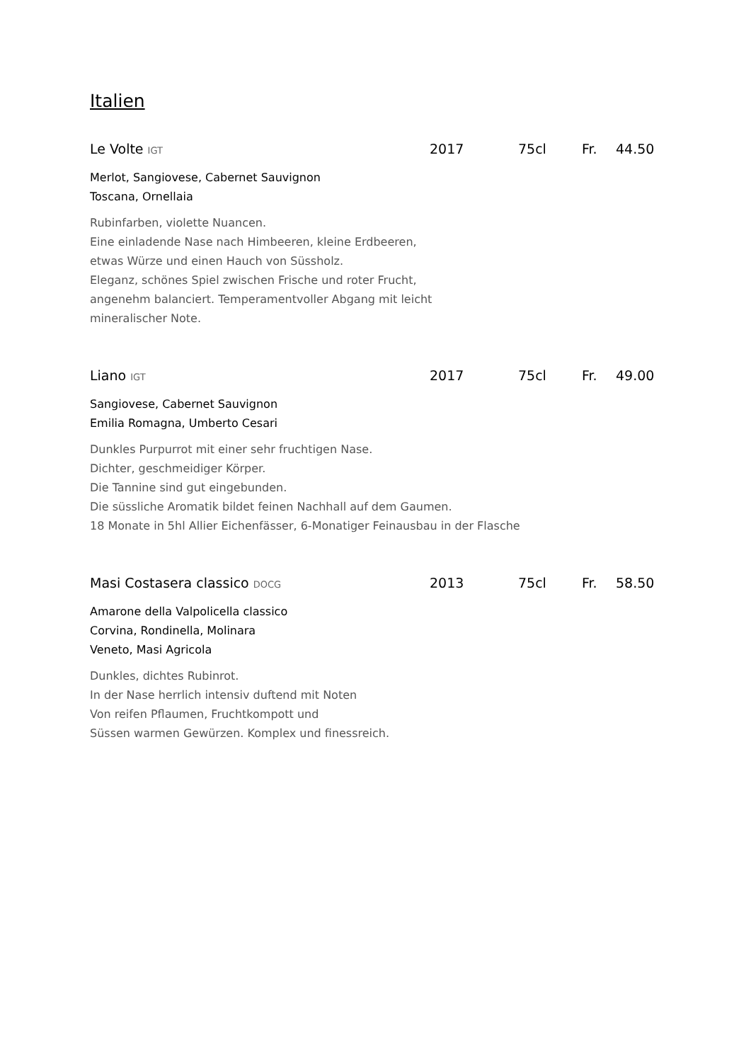Italien
Le Volte IGT 2017 75cl Fr. 44.50
Merlot, Sangiovese, Cabernet Sauvignon
Toscana, Ornellaia
Rubinfarben, violette Nuancen.
Eine einladende Nase nach Himbeeren, kleine Erdbeeren,
etwas Würze und einen Hauch von Süssholz.
Eleganz, schönes Spiel zwischen Frische und roter Frucht,
angenehm balanciert. Temperamentvoller Abgang mit leicht
mineralischer Note.
Liano IGT 2017 75cl Fr. 49.00
Sangiovese, Cabernet Sauvignon
Emilia Romagna, Umberto Cesari
Dunkles Purpurrot mit einer sehr fruchtigen Nase.
Dichter, geschmeidiger Körper.
Die Tannine sind gut eingebunden.
Die süssliche Aromatik bildet feinen Nachhall auf dem Gaumen.
18 Monate in 5hl Allier Eichenfässer, 6-Monatiger Feinausbau in der Flasche
Masi Costasera classico DOCG 2013 75cl Fr. 58.50
Amarone della Valpolicella classico
Corvina, Rondinella, Molinara
Veneto, Masi Agricola
Dunkles, dichtes Rubinrot.
In der Nase herrlich intensiv duftend mit Noten
Von reifen Pflaumen, Fruchtkompott und
Süssen warmen Gewürzen. Komplex und finessreich.